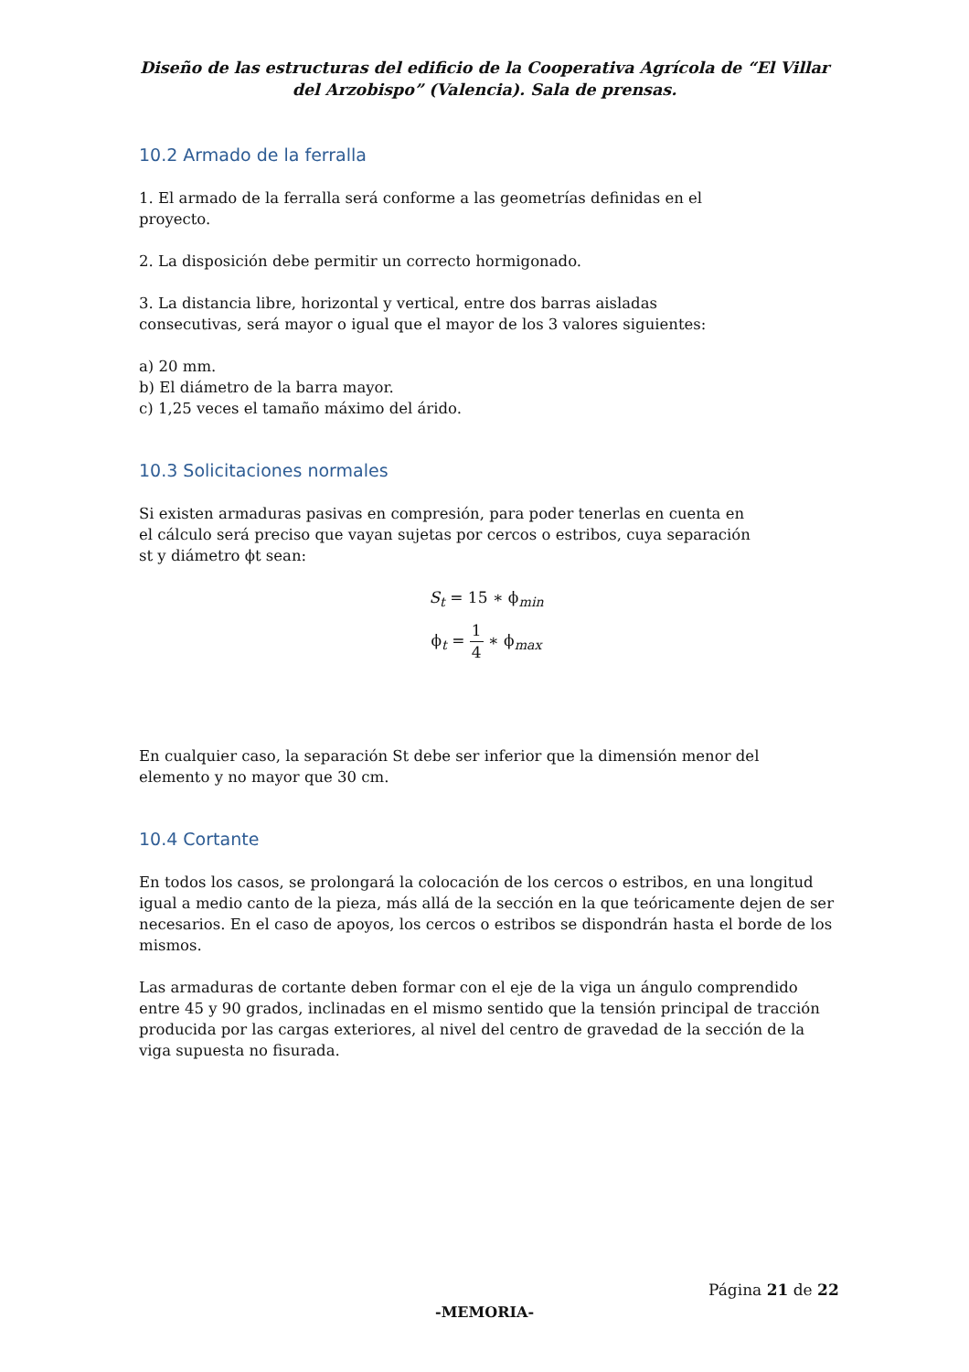Diseño de las estructuras del edificio de la Cooperativa Agrícola de “El Villar del Arzobispo” (Valencia). Sala de prensas.
10.2 Armado de la ferralla
1. El armado de la ferralla será conforme a las geometrías definidas en el
proyecto.
2. La disposición debe permitir un correcto hormigonado.
3. La distancia libre, horizontal y vertical, entre dos barras aisladas
consecutivas, será mayor o igual que el mayor de los 3 valores siguientes:
a) 20 mm.
b) El diámetro de la barra mayor.
c) 1,25 veces el tamaño máximo del árido.
10.3 Solicitaciones normales
Si existen armaduras pasivas en compresión, para poder tenerlas en cuenta en
el cálculo será preciso que vayan sujetas por cercos o estribos, cuya separación
st y diámetro ϕt sean:
S<sub>t</sub> = 15 ∗ ϕ<sub>min</sub>
ϕ<sub>t</sub> = 1 4 ∗ ϕ<sub>max</sub>
En cualquier caso, la separación St debe ser inferior que la dimensión menor del
elemento y no mayor que 30 cm.
10.4 Cortante
En todos los casos, se prolongará la colocación de los cercos o estribos, en una longitud igual a medio canto de la pieza, más allá de la sección en la que teóricamente dejen de ser necesarios. En el caso de apoyos, los cercos o estribos se dispondrán hasta el borde de los mismos.
Las armaduras de cortante deben formar con el eje de la viga un ángulo comprendido entre 45 y 90 grados, inclinadas en el mismo sentido que la tensión principal de tracción producida por las cargas exteriores, al nivel del centro de gravedad de la sección de la viga supuesta no fisurada.
Página 21 de 22
-MEMORIA-